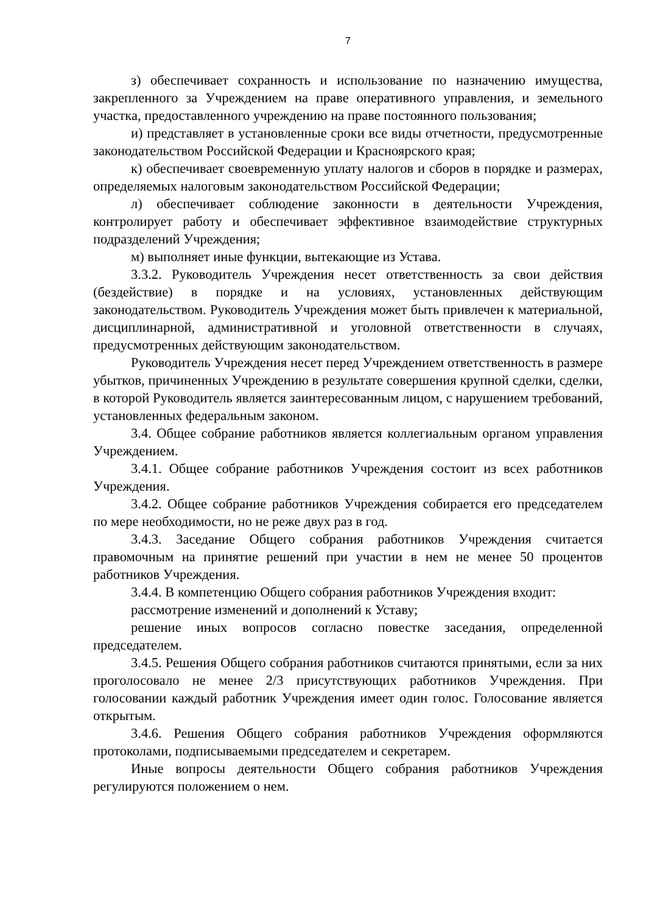7
з) обеспечивает сохранность и использование по назначению имущества, закрепленного за Учреждением на праве оперативного управления, и земельного участка, предоставленного учреждению на праве постоянного пользования;
и) представляет в установленные сроки все виды отчетности, предусмотренные законодательством Российской Федерации и Красноярского края;
к) обеспечивает своевременную уплату налогов и сборов в порядке и размерах, определяемых налоговым законодательством Российской Федерации;
л) обеспечивает соблюдение законности в деятельности Учреждения, контролирует работу и обеспечивает эффективное взаимодействие структурных подразделений Учреждения;
м) выполняет иные функции, вытекающие из Устава.
3.3.2. Руководитель Учреждения несет ответственность за свои действия (бездействие) в порядке и на условиях, установленных действующим законодательством. Руководитель Учреждения может быть привлечен к материальной, дисциплинарной, административной и уголовной ответственности в случаях, предусмотренных действующим законодательством.
Руководитель Учреждения несет перед Учреждением ответственность в размере убытков, причиненных Учреждению в результате совершения крупной сделки, сделки, в которой Руководитель является заинтересованным лицом, с нарушением требований, установленных федеральным законом.
3.4. Общее собрание работников является коллегиальным органом управления Учреждением.
3.4.1. Общее собрание работников Учреждения состоит из всех работников Учреждения.
3.4.2. Общее собрание работников Учреждения собирается его председателем по мере необходимости, но не реже двух раз в год.
3.4.3. Заседание Общего собрания работников Учреждения считается правомочным на принятие решений при участии в нем не менее 50 процентов работников Учреждения.
3.4.4. В компетенцию Общего собрания работников Учреждения входит:
рассмотрение изменений и дополнений к Уставу;
решение иных вопросов согласно повестке заседания, определенной председателем.
3.4.5. Решения Общего собрания работников считаются принятыми, если за них проголосовало не менее 2/3 присутствующих работников Учреждения. При голосовании каждый работник Учреждения имеет один голос. Голосование является открытым.
3.4.6. Решения Общего собрания работников Учреждения оформляются протоколами, подписываемыми председателем и секретарем.
Иные вопросы деятельности Общего собрания работников Учреждения регулируются положением о нем.